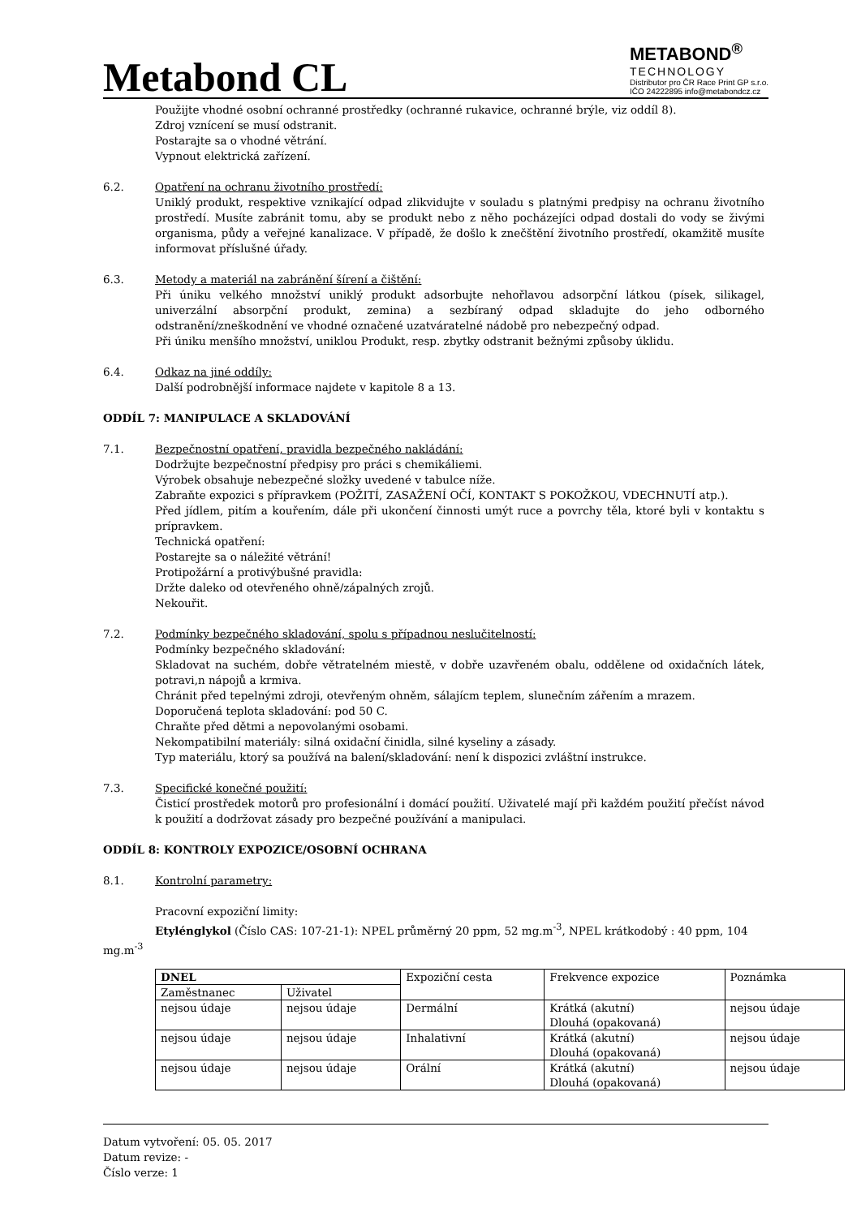Metabond CL
METABOND<sup>®</sup>
TECHNOLOGY
Distributor pro ČR Race Print GP s.r.o.
IČO 24222895 info@metabondcz.cz
Použijte vhodné osobní ochranné prostředky (ochranné rukavice, ochranné brýle, viz oddíl 8).
Zdroj vznícení se musí odstranit.
Postarajte sa o vhodné větrání.
Vypnout elektrická zařízení.
6.2. Opatření na ochranu životního prostředí:
Uniklý produkt, respektive vznikající odpad zlikvidujte v souladu s platnými predpisy na ochranu životního prostředí. Musíte zabránit tomu, aby se produkt nebo z něho pocházejíci odpad dostali do vody se živými organisma, půdy a veřejné kanalizace. V případě, že došlo k znečštění životního prostředí, okamžitě musíte informovat příslušné úřady.
6.3. Metody a materiál na zabránění šírení a čištění:
Při úniku velkého množství uniklý produkt adsorbujte nehořlavou adsorpční látkou (písek, silikagel, univerzální absorpční produkt, zemina) a sezbíraný odpad skladujte do jeho odborného odstranění/zneškodnění ve vhodné označené uzatváratelné nádobě pro nebezpečný odpad.
Při úniku menšího množství, uniklou Produkt, resp. zbytky odstranit bežnými způsoby úklidu.
6.4. Odkaz na jiné oddíly:
Další podrobnější informace najdete v kapitole 8 a 13.
ODDÍL 7: MANIPULACE A SKLADOVÁNÍ
7.1. Bezpečnostní opatření, pravidla bezpečného nakládání:
Dodržujte bezpečnostní předpisy pro práci s chemikáliemi.
Výrobek obsahuje nebezpečné složky uvedené v tabulce níže.
Zabraňte expozici s přípravkem (POŽITÍ, ZASAŽENÍ OČÍ, KONTAKT S POKOŽKOU, VDECHNUTÍ atp.).
Před jídlem, pitím a kouřením, dále při ukončení činnosti umýt ruce a povrchy těla, ktoré byli v kontaktu s prípravkem.
Technická opatření:
Postarejte sa o náležité větrání!
Protipožární a protivýbušné pravidla:
Držte daleko od otevřeného ohně/zápalných zrojů.
Nekouřit.
7.2. Podmínky bezpečného skladování, spolu s případnou neslučitelností:
Podmínky bezpečného skladování:
Skladovat na suchém, dobře větratelném miestě, v dobře uzavřeném obalu, oddělene od oxidačních látek, potravi,n nápojů a krmiva.
Chránit před tepelnými zdroji, otevřeným ohněm, sálajícm teplem, slunečním zářením a mrazem.
Doporučená teplota skladování: pod 50 C.
Chraňte před dětmi a nepovolanými osobami.
Nekompatibilní materiály: silná oxidační činidla, silné kyseliny a zásady.
Typ materiálu, ktorý sa používá na balení/skladování: není k dispozici zvláštní instrukce.
7.3. Specifické konečné použití:
Čisticí prostředek motorů pro profesionální i domácí použití. Uživatelé mají při každém použití přečíst návod k použití a dodržovat zásady pro bezpečné používání a manipulaci.
ODDÍL 8: KONTROLY EXPOZICE/OSOBNÍ OCHRANA
8.1. Kontrolní parametry:
Pracovní expoziční limity:
Etylénglykol (Číslo CAS: 107-21-1): NPEL průměrný 20 ppm, 52 mg.m<sup>-3</sup>, NPEL krátkodobý : 40 ppm, 104
mg.m<sup>-3</sup>
| DNEL | | Expoziční cesta | Frekvence expozice | Poznámka |
| Zaměstnanec | Uživatel | | | |
| nejsou údaje | nejsou údaje | Dermální | Krátká (akutní) Dlouhá (opakovaná) | nejsou údaje |
| nejsou údaje | nejsou údaje | Inhalativní | Krátká (akutní) Dlouhá (opakovaná) | nejsou údaje |
| nejsou údaje | nejsou údaje | Orální | Krátká (akutní) Dlouhá (opakovaná) | nejsou údaje |
Datum vytvoření: 05. 05. 2017
Datum revize: -
Číslo verze: 1